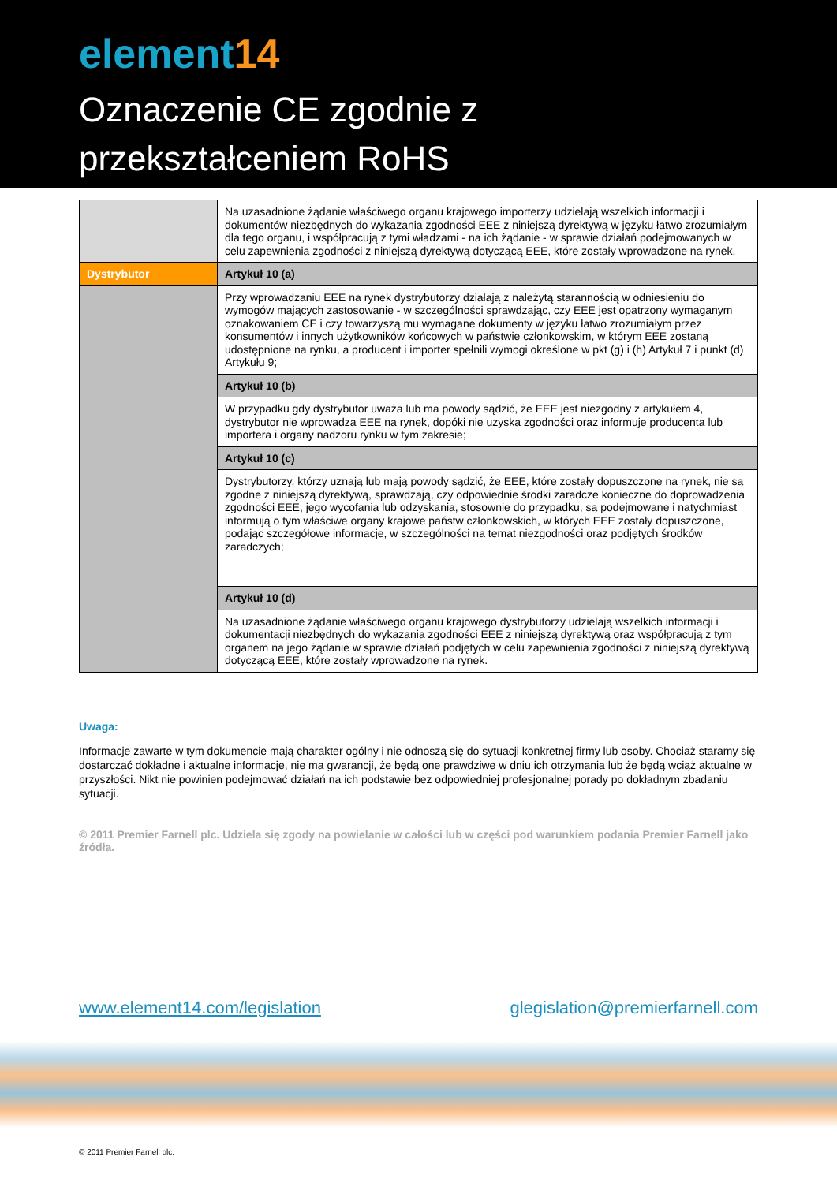element14
Oznaczenie CE zgodnie z
przekształceniem RoHS
| | Na uzasadnione żądanie właściwego organu krajowego importerzy udzielają wszelkich informacji i dokumentów niezbędnych do wykazania zgodności EEE z niniejszą dyrektywą w języku łatwo zrozumiałym dla tego organu, i współpracują z tymi władzami - na ich żądanie - w sprawie działań podejmowanych w celu zapewnienia zgodności z niniejszą dyrektywą dotyczącą EEE, które zostały wprowadzone na rynek. |
| Dystrybutor | Artykuł 10 (a) |
| | Przy wprowadzaniu EEE na rynek dystrybutorzy działają z należytą starannością w odniesieniu do wymogów mających zastosowanie - w szczególności sprawdzając, czy EEE jest opatrzony wymaganym oznakowaniem CE i czy towarzyszą mu wymagane dokumenty w języku łatwo zrozumiałym przez konsumentów i innych użytkowników końcowych w państwie członkowskim, w którym EEE zostaną udostępnione na rynku, a producent i importer spełnili wymogi określone w pkt (g) i (h) Artykuł 7 i punkt (d) Artykułu 9; |
| | Artykuł 10 (b) |
| | W przypadku gdy dystrybutor uważa lub ma powody sądzić, że EEE jest niezgodny z artykułem 4, dystrybutor nie wprowadza EEE na rynek, dopóki nie uzyska zgodności oraz informuje producenta lub importera i organy nadzoru rynku w tym zakresie; |
| | Artykuł 10 (c) |
| | Dystrybutorzy, którzy uznają lub mają powody sądzić, że EEE, które zostały dopuszczone na rynek, nie są zgodne z niniejszą dyrektywą, sprawdzają, czy odpowiednie środki zaradcze konieczne do doprowadzenia zgodności EEE, jego wycofania lub odzyskania, stosownie do przypadku, są podejmowane i natychmiast informują o tym właściwe organy krajowe państw członkowskich, w których EEE zostały dopuszczone, podając szczegółowe informacje, w szczególności na temat niezgodności oraz podjętych środków zaradczych; |
| | Artykuł 10 (d) |
| | Na uzasadnione żądanie właściwego organu krajowego dystrybutorzy udzielają wszelkich informacji i dokumentacji niezbędnych do wykazania zgodności EEE z niniejszą dyrektywą oraz współpracują z tym organem na jego żądanie w sprawie działań podjętych w celu zapewnienia zgodności z niniejszą dyrektywą dotyczącą EEE, które zostały wprowadzone na rynek. |
Uwaga:
Informacje zawarte w tym dokumencie mają charakter ogólny i nie odnoszą się do sytuacji konkretnej firmy lub osoby. Chociaż staramy się dostarczać dokładne i aktualne informacje, nie ma gwarancji, że będą one prawdziwe w dniu ich otrzymania lub że będą wciąż aktualne w przyszłości. Nikt nie powinien podejmować działań na ich podstawie bez odpowiedniej profesjonalnej porady po dokładnym zbadaniu sytuacji.
© 2011 Premier Farnell plc. Udziela się zgody na powielanie w całości lub w części pod warunkiem podania Premier Farnell jako źródła.
www.element14.com/legislation glegislation@premierfarnell.com
© 2011 Premier Farnell plc.